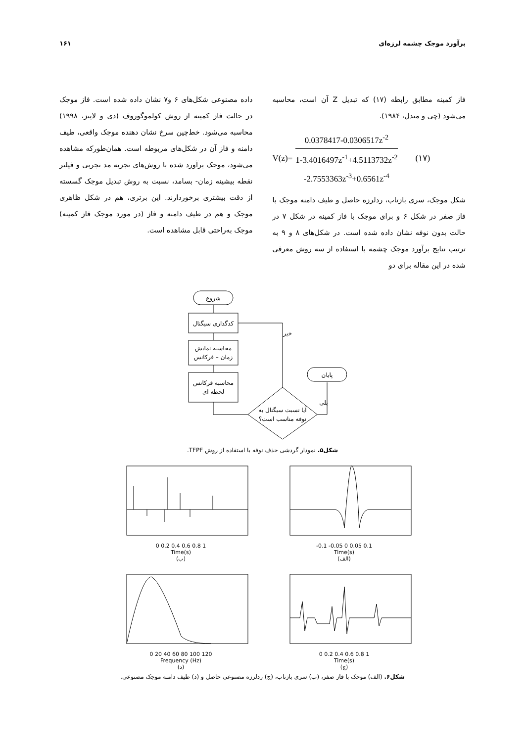برآورد موجک چشمه لرزه‌ای ۱۶۱
فاز کمینه مطابق رابطه (۱۷) که تبدیل Z آن است، محاسبه می‌شود (چی و مندل، ۱۹۸۴).
V(z)=
0.0378417-0.0306517z<sup>-2</sup>
1-3.4016497z<sup>-1</sup>+4.5113732z<sup>-2</sup>
-2.7553363z<sup>-3</sup>+0.6561z<sup>-4</sup>
(۱۷)
شکل موجک، سری بازتاب، ردلرزه حاصل و طیف دامنه موجک با فاز صفر در شکل ۶ و برای موجک با فاز کمینه در شکل ۷ در حالت بدون نوفه نشان داده شده است. در شکل‌های ۸ و ۹ به ترتیب نتایج برآورد موجک چشمه با استفاده از سه روش معرفی شده در این مقاله برای دو
داده مصنوعی شکل‌های ۶ و۷ نشان داده شده است. فاز موجک در حالت فاز کمینه از روش کولموگوروف (دی و لاینز، ۱۹۹۸) محاسبه می‌شود. خط‌چین سرخ نشان دهنده موجک واقعی، طیف دامنه و فاز آن در شکل‌های مربوطه است. همان‌طورکه مشاهده می‌شود، موجک برآورد شده با روش‌های تجزیه مد تجربی و فیلتر نقطه بیشینه زمان- بسامد، نسبت به روش تبدیل موجک گسسته از دقت بیشتری برخوردارند. این برتری، هم در شکل ظاهری موجک و هم در طیف دامنه و فاز (در مورد موجک فاز کمینه) موجک به‌راحتی قابل مشاهده است.
شروع
کدگذاری سیگنال
محاسبه نمایش
زمان – فرکانس
محاسبه فرکانس
لحظه ای
آیا نسبت سیگنال به
نوفه مناسب است؟
خیر
بلی
پایان
شکل۵. نمودار گردشی حذف نوفه با استفاده از روش TFPF.
0 0.2 0.4 0.6 0.8 1
Time(s)
(ب)
-0.1 -0.05 0 0.05 0.1
Time(s)
(الف)
0 20 40 60 80 100 120
Frequency (Hz)
(د)
0 0.2 0.4 0.6 0.8 1
Time(s)
(ج)
شکل۶. (الف) موجک با فاز صفر، (ب) سری بازتاب، (ج) ردلرزه مصنوعی حاصل و (د) طیف دامنه موجک مصنوعی.